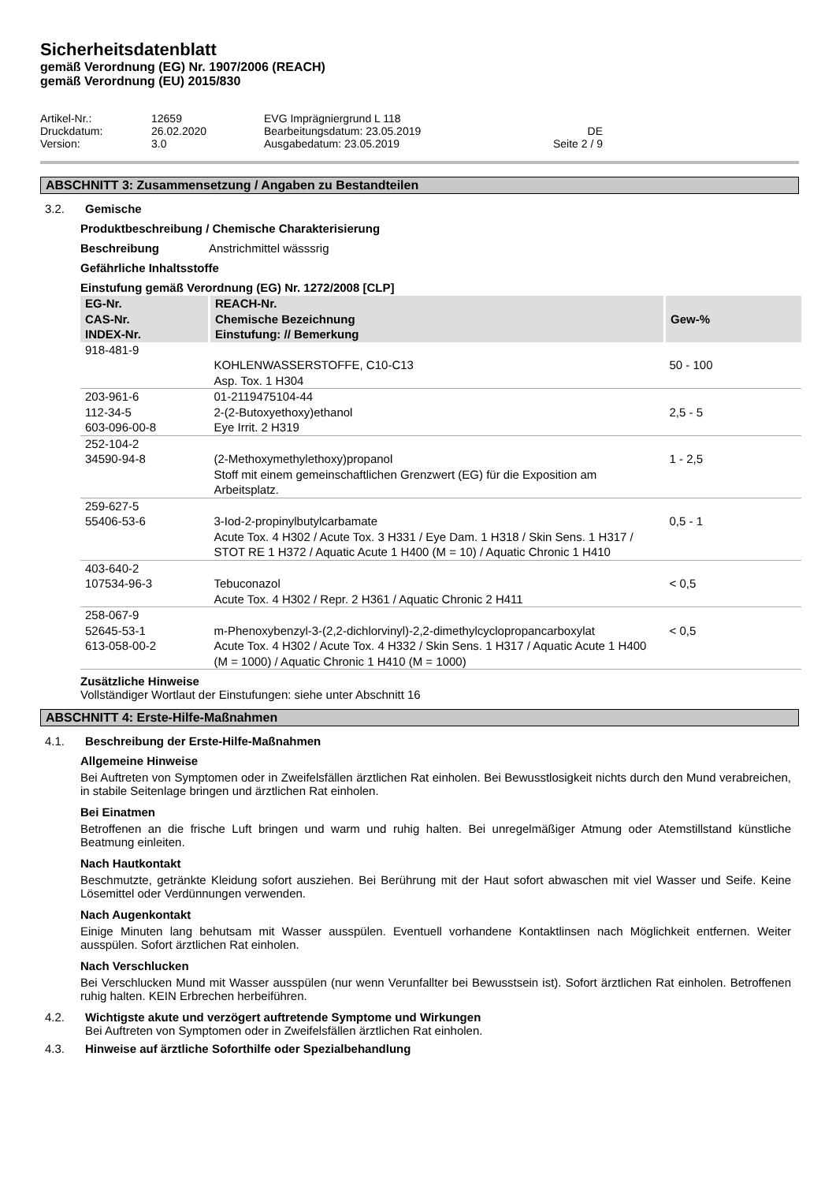Sicherheitsdatenblatt
gemäß Verordnung (EG) Nr. 1907/2006 (REACH)
gemäß Verordnung (EU) 2015/830
Artikel-Nr.:
12659
EVG Imprägniergrund L 118
Druckdatum:
26.02.2020
Bearbeitungsdatum: 23.05.2019
DE
Version:
3.0
Ausgabedatum: 23.05.2019
Seite 2 / 9
ABSCHNITT 3: Zusammensetzung / Angaben zu Bestandteilen
3.2. Gemische
Produktbeschreibung / Chemische Charakterisierung
Beschreibung Anstrichmittel wässsrig
Gefährliche Inhaltsstoffe
Einstufung gemäß Verordnung (EG) Nr. 1272/2008 [CLP]
| EG-Nr. CAS-Nr. INDEX-Nr. | REACH-Nr. Chemische Bezeichnung Einstufung: // Bemerkung | Gew-% |
| --- | --- | --- |
| 918-481-9 | KOHLENWASSERSTOFFE, C10-C13 Asp. Tox. 1 H304 | 50 - 100 |
| 203-961-6 112-34-5 603-096-00-8 | 01-2119475104-44 2-(2-Butoxyethoxy)ethanol Eye Irrit. 2 H319 | 2,5 - 5 |
| 252-104-2 34590-94-8 | (2-Methoxymethylethoxy)propanol Stoff mit einem gemeinschaftlichen Grenzwert (EG) für die Exposition am Arbeitsplatz. | 1 - 2,5 |
| 259-627-5 55406-53-6 | 3-Iod-2-propinylbutylcarbamate Acute Tox. 4 H302 / Acute Tox. 3 H331 / Eye Dam. 1 H318 / Skin Sens. 1 H317 / STOT RE 1 H372 / Aquatic Acute 1 H400 (M = 10) / Aquatic Chronic 1 H410 | 0,5 - 1 |
| 403-640-2 107534-96-3 | Tebuconazol Acute Tox. 4 H302 / Repr. 2 H361 / Aquatic Chronic 2 H411 | < 0,5 |
| 258-067-9 52645-53-1 613-058-00-2 | m-Phenoxybenzyl-3-(2,2-dichlorvinyl)-2,2-dimethylcyclopropancarboxylat Acute Tox. 4 H302 / Acute Tox. 4 H332 / Skin Sens. 1 H317 / Aquatic Acute 1 H400 (M = 1000) / Aquatic Chronic 1 H410 (M = 1000) | < 0,5 |
Zusätzliche Hinweise
Vollständiger Wortlaut der Einstufungen: siehe unter Abschnitt 16
ABSCHNITT 4: Erste-Hilfe-Maßnahmen
4.1. Beschreibung der Erste-Hilfe-Maßnahmen
Allgemeine Hinweise
Bei Auftreten von Symptomen oder in Zweifelsfällen ärztlichen Rat einholen. Bei Bewusstlosigkeit nichts durch den Mund verabreichen, in stabile Seitenlage bringen und ärztlichen Rat einholen.
Bei Einatmen
Betroffenen an die frische Luft bringen und warm und ruhig halten. Bei unregelmäßiger Atmung oder Atemstillstand künstliche Beatmung einleiten.
Nach Hautkontakt
Beschmutzte, getränkte Kleidung sofort ausziehen. Bei Berührung mit der Haut sofort abwaschen mit viel Wasser und Seife. Keine Lösemittel oder Verdünnungen verwenden.
Nach Augenkontakt
Einige Minuten lang behutsam mit Wasser ausspülen. Eventuell vorhandene Kontaktlinsen nach Möglichkeit entfernen. Weiter ausspülen. Sofort ärztlichen Rat einholen.
Nach Verschlucken
Bei Verschlucken Mund mit Wasser ausspülen (nur wenn Verunfallter bei Bewusstsein ist). Sofort ärztlichen Rat einholen. Betroffenen ruhig halten. KEIN Erbrechen herbeiführen.
4.2. Wichtigste akute und verzögert auftretende Symptome und Wirkungen
Bei Auftreten von Symptomen oder in Zweifelsfällen ärztlichen Rat einholen.
4.3. Hinweise auf ärztliche Soforthilfe oder Spezialbehandlung